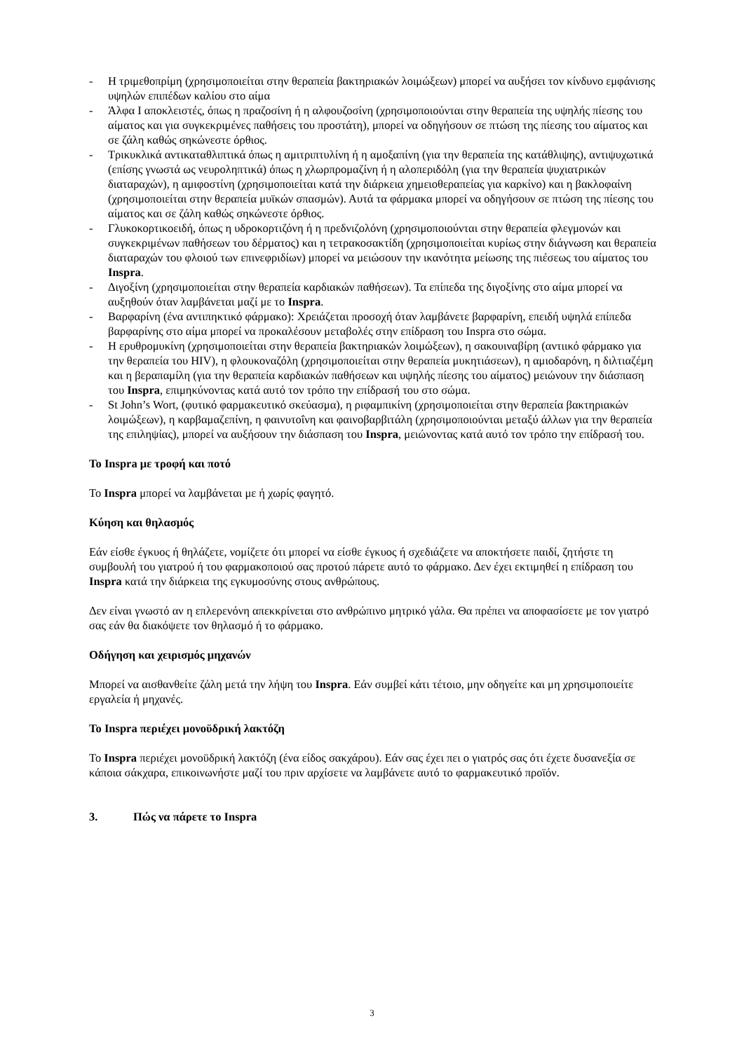- Η τριμεθοπρίμη (χρησιμοποιείται στην θεραπεία βακτηριακών λοιμώξεων) μπορεί να αυξήσει τον κίνδυνο εμφάνισης υψηλών επιπέδων καλίου στο αίμα
- Άλφα Ι αποκλειστές, όπως η πραζοσίνη ή η αλφουζοσίνη (χρησιμοποιούνται στην θεραπεία της υψηλής πίεσης του αίματος και για συγκεκριμένες παθήσεις του προστάτη), μπορεί να οδηγήσουν σε πτώση της πίεσης του αίματος και σε ζάλη καθώς σηκώνεστε όρθιος.
- Τρικυκλικά αντικαταθλιπτικά όπως η αμιτριπτυλίνη ή η αμοξαπίνη (για την θεραπεία της κατάθλιψης), αντιψυχωτικά (επίσης γνωστά ως νευροληπτικά) όπως η χλωρπρομαζίνη ή η αλοπεριδόλη (για την θεραπεία ψυχιατρικών διαταραχών), η αμιφοστίνη (χρησιμοποιείται κατά την διάρκεια χημειοθεραπείας για καρκίνο) και η βακλοφαίνη (χρησιμοποιείται στην θεραπεία μυϊκών σπασμών). Αυτά τα φάρμακα μπορεί να οδηγήσουν σε πτώση της πίεσης του αίματος και σε ζάλη καθώς σηκώνεστε όρθιος.
- Γλυκοκορτικοειδή, όπως η υδροκορτιζόνη ή η πρεδνιζολόνη (χρησιμοποιούνται στην θεραπεία φλεγμονών και συγκεκριμένων παθήσεων του δέρματος) και η τετρακοσακτίδη (χρησιμοποιείται κυρίως στην διάγνωση και θεραπεία διαταραχών του φλοιού των επινεφριδίων) μπορεί να μειώσουν την ικανότητα μείωσης της πιέσεως του αίματος του Inspra.
- Διγοξίνη (χρησιμοποιείται στην θεραπεία καρδιακών παθήσεων). Τα επίπεδα της διγοξίνης στο αίμα μπορεί να αυξηθούν όταν λαμβάνεται μαζί με το Inspra.
- Βαρφαρίνη (ένα αντιπηκτικό φάρμακο): Χρειάζεται προσοχή όταν λαμβάνετε βαρφαρίνη, επειδή υψηλά επίπεδα βαρφαρίνης στο αίμα μπορεί να προκαλέσουν μεταβολές στην επίδραση του Inspra στο σώμα.
- Η ερυθρομυκίνη (χρησιμοποιείται στην θεραπεία βακτηριακών λοιμώξεων), η σακουιναβίρη (αντιικό φάρμακο για την θεραπεία του HIV), η φλουκοναζόλη (χρησιμοποιείται στην θεραπεία μυκητιάσεων), η αμιοδαρόνη, η διλτιαζέμη και η βεραπαμίλη (για την θεραπεία καρδιακών παθήσεων και υψηλής πίεσης του αίματος) μειώνουν την διάσπαση του Inspra, επιμηκύνοντας κατά αυτό τον τρόπο την επίδρασή του στο σώμα.
- St John’s Wort, (φυτικό φαρμακευτικό σκεύασμα), η ριφαμπικίνη (χρησιμοποιείται στην θεραπεία βακτηριακών λοιμώξεων), η καρβαμαζεπίνη, η φαινυτοΐνη και φαινοβαρβιτάλη (χρησιμοποιούνται μεταξύ άλλων για την θεραπεία της επιληψίας), μπορεί να αυξήσουν την διάσπαση του Inspra, μειώνοντας κατά αυτό τον τρόπο την επίδρασή του.
Το Inspra με τροφή και ποτό
Το Inspra μπορεί να λαμβάνεται με ή χωρίς φαγητό.
Κύηση και θηλασμός
Εάν είσθε έγκυος ή θηλάζετε, νομίζετε ότι μπορεί να είσθε έγκυος ή σχεδιάζετε να αποκτήσετε παιδί, ζητήστε τη συμβουλή του γιατρού ή του φαρμακοποιού σας προτού πάρετε αυτό το φάρμακο. Δεν έχει εκτιμηθεί η επίδραση του Inspra κατά την διάρκεια της εγκυμοσύνης στους ανθρώπους.
Δεν είναι γνωστό αν η επλερενόνη απεκκρίνεται στο ανθρώπινο μητρικό γάλα. Θα πρέπει να αποφασίσετε με τον γιατρό σας εάν θα διακόψετε τον θηλασμό ή το φάρμακο.
Οδήγηση και χειρισμός μηχανών
Μπορεί να αισθανθείτε ζάλη μετά την λήψη του Inspra. Εάν συμβεί κάτι τέτοιο, μην οδηγείτε και μη χρησιμοποιείτε εργαλεία ή μηχανές.
Το Inspra περιέχει μονοϋδρική λακτόζη
Το Inspra περιέχει μονοϋδρική λακτόζη (ένα είδος σακχάρου). Εάν σας έχει πει ο γιατρός σας ότι έχετε δυσανεξία σε κάποια σάκχαρα, επικοινωνήστε μαζί του πριν αρχίσετε να λαμβάνετε αυτό το φαρμακευτικό προϊόν.
3. Πώς να πάρετε το Inspra
3